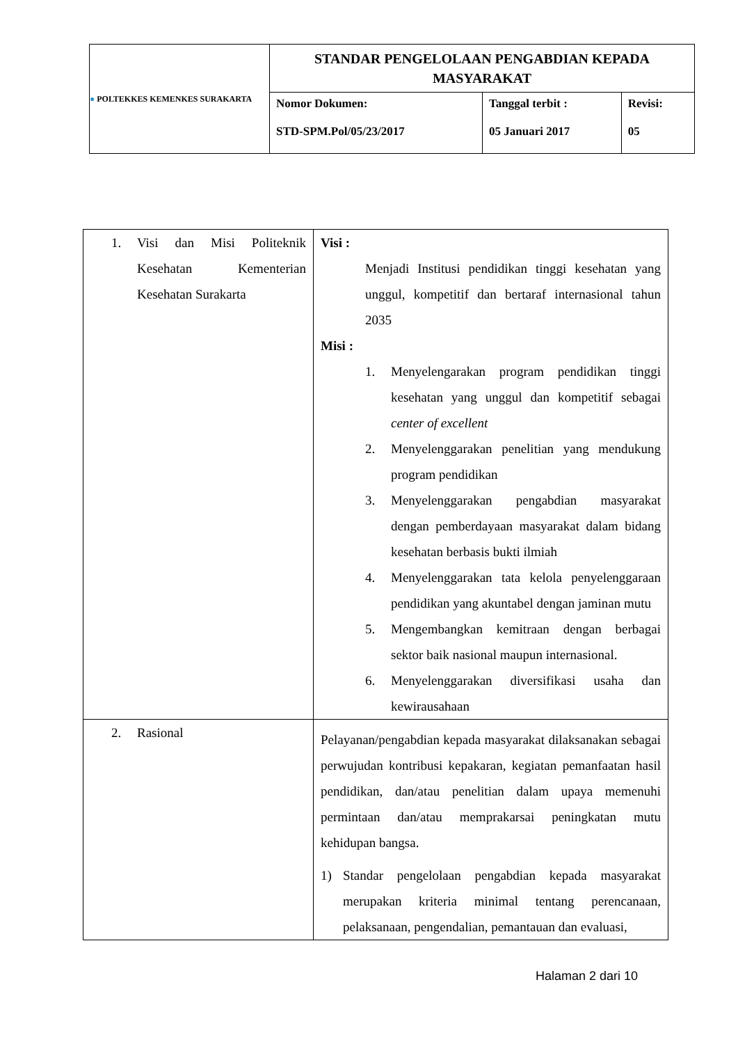| ● POLTEKKES KEMENKES SURAKARTA | STANDAR PENGELOLAAN PENGABDIAN KEPADA MASYARAKAT | | |
| | Nomor Dokumen: STD-SPM.Pol/05/23/2017 | Tanggal terbit : 05 Januari 2017 | Revisi: 05 |
| 1. Visi dan Misi Politeknik Kesehatan Kementerian Kesehatan Surakarta | Visi : Menjadi Institusi pendidikan tinggi kesehatan yang unggul, kompetitif dan bertaraf internasional tahun 2035 Misi : 1. Menyelengarakan program pendidikan tinggi kesehatan yang unggul dan kompetitif sebagai center of excellent 2. Menyelenggarakan penelitian yang mendukung program pendidikan 3. Menyelenggarakan pengabdian masyarakat dengan pemberdayaan masyarakat dalam bidang kesehatan berbasis bukti ilmiah 4. Menyelenggarakan tata kelola penyelenggaraan pendidikan yang akuntabel dengan jaminan mutu 5. Mengembangkan kemitraan dengan berbagai sektor baik nasional maupun internasional. 6. Menyelenggarakan diversifikasi usaha dan kewirausahaan |
| 2. Rasional | Pelayanan/pengabdian kepada masyarakat dilaksanakan sebagai perwujudan kontribusi kepakaran, kegiatan pemanfaatan hasil pendidikan, dan/atau penelitian dalam upaya memenuhi permintaan dan/atau memprakarsai peningkatan mutu kehidupan bangsa. 1) Standar pengelolaan pengabdian kepada masyarakat merupakan kriteria minimal tentang perencanaan, pelaksanaan, pengendalian, pemantauan dan evaluasi, |
Halaman 2 dari 10